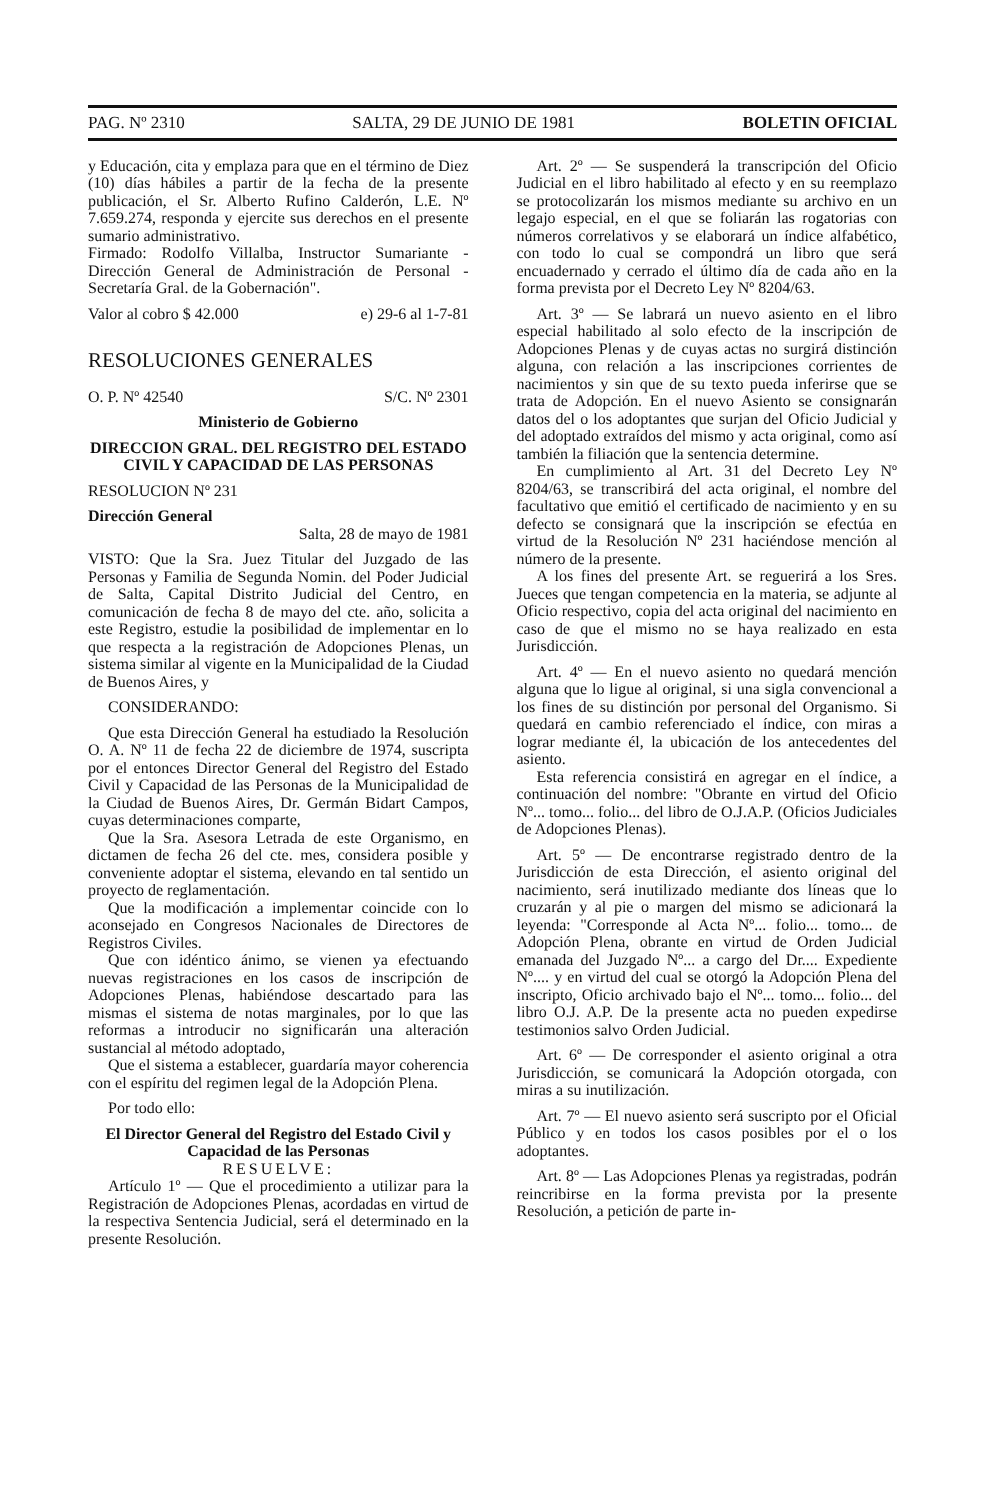PAG. Nº 2310 SALTA, 29 DE JUNIO DE 1981 BOLETIN OFICIAL
y Educación, cita y emplaza para que en el término de Diez (10) días hábiles a partir de la fecha de la presente publicación, el Sr. Alberto Rufino Calderón, L.E. Nº 7.659.274, responda y ejercite sus derechos en el presente sumario administrativo.
Firmado: Rodolfo Villalba, Instructor Sumariante - Dirección General de Administración de Personal - Secretaría Gral. de la Gobernación".
Valor al cobro $ 42.000 e) 29-6 al 1-7-81
RESOLUCIONES GENERALES
O. P. Nº 42540 S/C. Nº 2301
Ministerio de Gobierno
DIRECCION GRAL. DEL REGISTRO DEL ESTADO CIVIL Y CAPACIDAD DE LAS PERSONAS
RESOLUCION Nº 231
Dirección General
Salta, 28 de mayo de 1981
VISTO: Que la Sra. Juez Titular del Juzgado de las Personas y Familia de Segunda Nomin. del Poder Judicial de Salta, Capital Distrito Judicial del Centro, en comunicación de fecha 8 de mayo del cte. año, solicita a este Registro, estudie la posibilidad de implementar en lo que respecta a la registración de Adopciones Plenas, un sistema similar al vigente en la Municipalidad de la Ciudad de Buenos Aires, y
CONSIDERANDO:
Que esta Dirección General ha estudiado la Resolución O. A. Nº 11 de fecha 22 de diciembre de 1974, suscripta por el entonces Director General del Registro del Estado Civil y Capacidad de las Personas de la Municipalidad de la Ciudad de Buenos Aires, Dr. Germán Bidart Campos, cuyas determinaciones comparte,
Que la Sra. Asesora Letrada de este Organismo, en dictamen de fecha 26 del cte. mes, considera posible y conveniente adoptar el sistema, elevando en tal sentido un proyecto de reglamentación.
Que la modificación a implementar coincide con lo aconsejado en Congresos Nacionales de Directores de Registros Civiles.
Que con idéntico ánimo, se vienen ya efectuando nuevas registraciones en los casos de inscripción de Adopciones Plenas, habiéndose descartado para las mismas el sistema de notas marginales, por lo que las reformas a introducir no significarán una alteración sustancial al método adoptado,
Que el sistema a establecer, guardaría mayor coherencia con el espíritu del regimen legal de la Adopción Plena.
Por todo ello:
El Director General del Registro del Estado Civil y Capacidad de las Personas
RESUELVE:
Artículo 1º — Que el procedimiento a utilizar para la Registración de Adopciones Plenas, acordadas en virtud de la respectiva Sentencia Judicial, será el determinado en la presente Resolución.
Art. 2º — Se suspenderá la transcripción del Oficio Judicial en el libro habilitado al efecto y en su reemplazo se protocolizarán los mismos mediante su archivo en un legajo especial, en el que se foliarán las rogatorias con números correlativos y se elaborará un índice alfabético, con todo lo cual se compondrá un libro que será encuadernado y cerrado el último día de cada año en la forma prevista por el Decreto Ley Nº 8204/63.
Art. 3º — Se labrará un nuevo asiento en el libro especial habilitado al solo efecto de la inscripción de Adopciones Plenas y de cuyas actas no surgirá distinción alguna, con relación a las inscripciones corrientes de nacimientos y sin que de su texto pueda inferirse que se trata de Adopción. En el nuevo Asiento se consignarán datos del o los adoptantes que surjan del Oficio Judicial y del adoptado extraídos del mismo y acta original, como así también la filiación que la sentencia determine.
En cumplimiento al Art. 31 del Decreto Ley Nº 8204/63, se transcribirá del acta original, el nombre del facultativo que emitió el certificado de nacimiento y en su defecto se consignará que la inscripción se efectúa en virtud de la Resolución Nº 231 haciéndose mención al número de la presente.
A los fines del presente Art. se reguerirá a los Sres. Jueces que tengan competencia en la materia, se adjunte al Oficio respectivo, copia del acta original del nacimiento en caso de que el mismo no se haya realizado en esta Jurisdicción.
Art. 4º — En el nuevo asiento no quedará mención alguna que lo ligue al original, si una sigla convencional a los fines de su distinción por personal del Organismo. Si quedará en cambio referenciado el índice, con miras a lograr mediante él, la ubicación de los antecedentes del asiento.
Esta referencia consistirá en agregar en el índice, a continuación del nombre: "Obrante en virtud del Oficio Nº... tomo... folio... del libro de O.J.A.P. (Oficios Judiciales de Adopciones Plenas).
Art. 5º — De encontrarse registrado dentro de la Jurisdicción de esta Dirección, el asiento original del nacimiento, será inutilizado mediante dos líneas que lo cruzarán y al pie o margen del mismo se adicionará la leyenda: "Corresponde al Acta Nº... folio... tomo... de Adopción Plena, obrante en virtud de Orden Judicial emanada del Juzgado Nº... a cargo del Dr.... Expediente Nº.... y en virtud del cual se otorgó la Adopción Plena del inscripto, Oficio archivado bajo el Nº... tomo... folio... del libro O.J. A.P. De la presente acta no pueden expedirse testimonios salvo Orden Judicial.
Art. 6º — De corresponder el asiento original a otra Jurisdicción, se comunicará la Adopción otorgada, con miras a su inutilización.
Art. 7º — El nuevo asiento será suscripto por el Oficial Público y en todos los casos posibles por el o los adoptantes.
Art. 8º — Las Adopciones Plenas ya registradas, podrán reincribirse en la forma prevista por la presente Resolución, a petición de parte in-